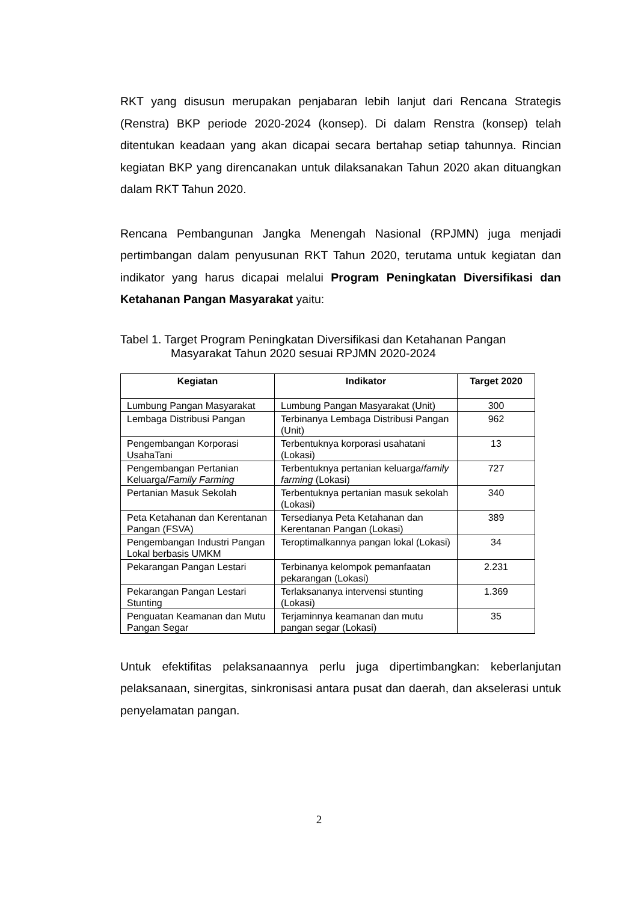RKT yang disusun merupakan penjabaran lebih lanjut dari Rencana Strategis (Renstra) BKP periode 2020-2024 (konsep). Di dalam Renstra (konsep) telah ditentukan keadaan yang akan dicapai secara bertahap setiap tahunnya. Rincian kegiatan BKP yang direncanakan untuk dilaksanakan Tahun 2020 akan dituangkan dalam RKT Tahun 2020.
Rencana Pembangunan Jangka Menengah Nasional (RPJMN) juga menjadi pertimbangan dalam penyusunan RKT Tahun 2020, terutama untuk kegiatan dan indikator yang harus dicapai melalui Program Peningkatan Diversifikasi dan Ketahanan Pangan Masyarakat yaitu:
Tabel 1. Target Program Peningkatan Diversifikasi dan Ketahanan Pangan Masyarakat Tahun 2020 sesuai RPJMN 2020-2024
| Kegiatan | Indikator | Target 2020 |
| --- | --- | --- |
| Lumbung Pangan Masyarakat | Lumbung Pangan Masyarakat (Unit) | 300 |
| Lembaga Distribusi Pangan | Terbinanya Lembaga Distribusi Pangan (Unit) | 962 |
| Pengembangan Korporasi UsahaTani | Terbentuknya korporasi usahatani (Lokasi) | 13 |
| Pengembangan Pertanian Keluarga/ Family Farming | Terbentuknya pertanian keluarga/ family farming (Lokasi) | 727 |
| Pertanian Masuk Sekolah | Terbentuknya pertanian masuk sekolah (Lokasi) | 340 |
| Peta Ketahanan dan Kerentanan Pangan (FSVA) | Tersedianya Peta Ketahanan dan Kerentanan Pangan (Lokasi) | 389 |
| Pengembangan Industri Pangan Lokal berbasis UMKM | Teroptimalkannya pangan lokal (Lokasi) | 34 |
| Pekarangan Pangan Lestari | Terbinanya kelompok pemanfaatan pekarangan (Lokasi) | 2.231 |
| Pekarangan Pangan Lestari Stunting | Terlaksananya intervensi stunting (Lokasi) | 1.369 |
| Penguatan Keamanan dan Mutu Pangan Segar | Terjaminnya keamanan dan mutu pangan segar (Lokasi) | 35 |
Untuk efektifitas pelaksanaannya perlu juga dipertimbangkan: keberlanjutan pelaksanaan, sinergitas, sinkronisasi antara pusat dan daerah, dan akselerasi untuk penyelamatan pangan.
2